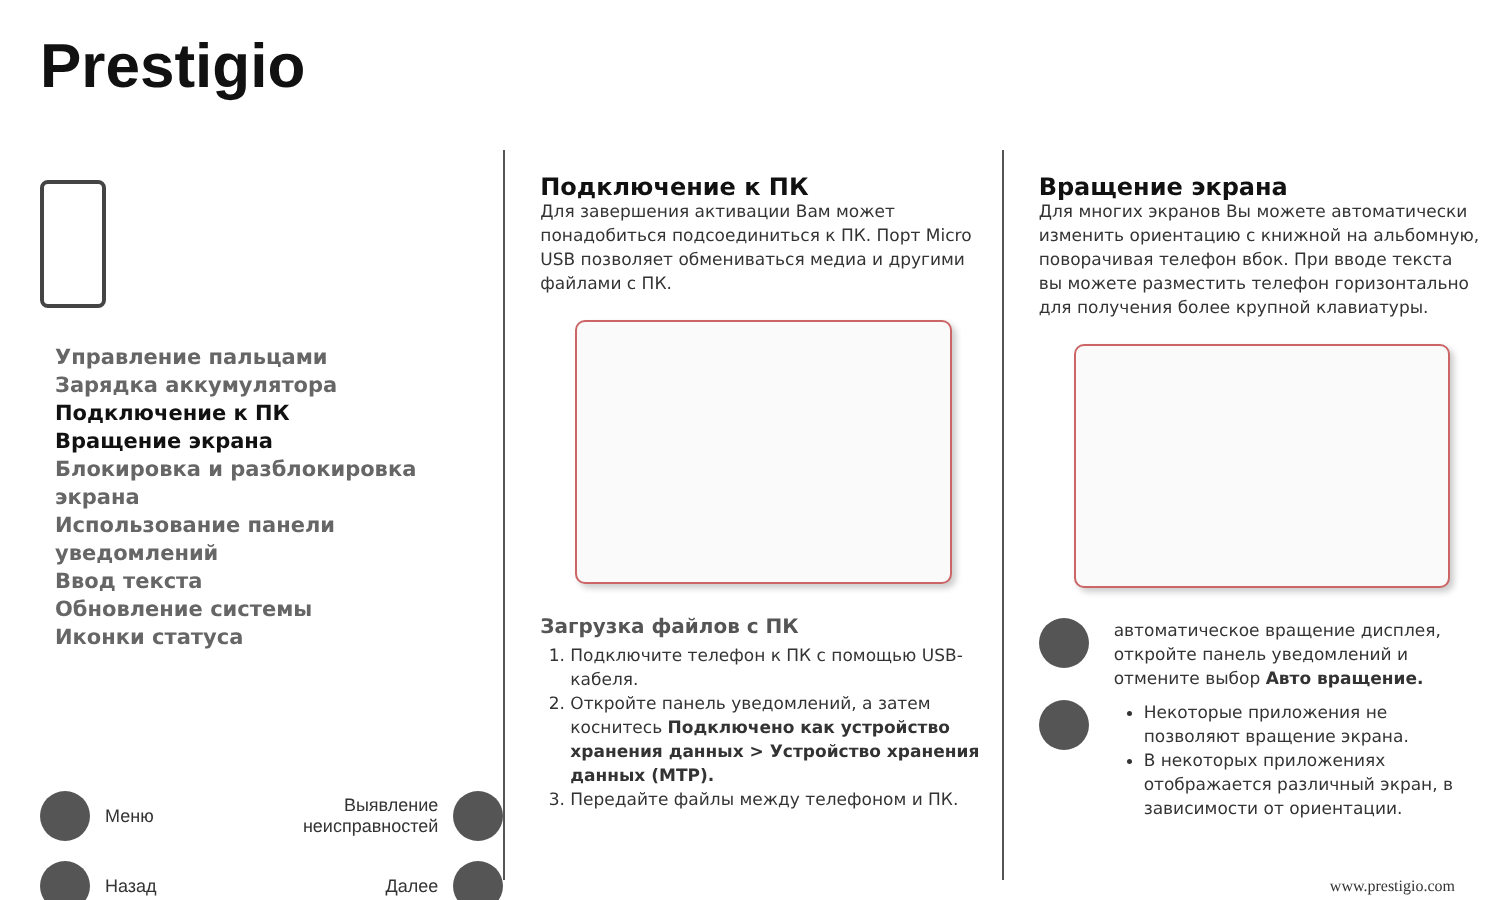Prestigio
Управление пальцами
Зарядка аккумулятора
Подключение к ПК
Вращение экрана
Блокировка и разблокировка экрана
Использование панели уведомлений
Ввод текста
Обновление системы
Иконки статуса
Меню
Выявление
неисправностей
Назад
Далее
Подключение к ПК
Для завершения активации Вам может понадобиться подсоединиться к ПК. Порт Micro USB позволяет обмениваться медиа и другими файлами с ПК.
Загрузка файлов с ПК
1. Подключите телефон к ПК с помощью USB-кабеля.
2. Откройте панель уведомлений, а затем коснитесь Подключено как устройство хранения данных > Устройство хранения данных (MTP).
3. Передайте файлы между телефоном и ПК.
Вращение экрана
Для многих экранов Вы можете автоматически изменить ориентацию с книжной на альбомную, поворачивая телефон вбок. При вводе текста вы можете разместить телефон горизонтально для получения более крупной клавиатуры.
автоматическое вращение дисплея, откройте панель уведомлений и отмените выбор Авто вращение.
Некоторые приложения не позволяют вращение экрана.
В некоторых приложениях отображается различный экран, в зависимости от ориентации.
www.prestigio.com